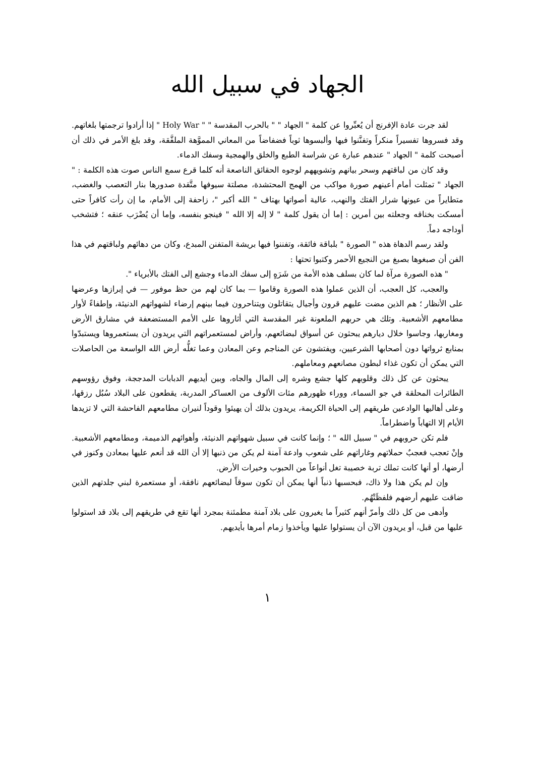الجهاد في سبيل الله
لقد جرت عادة الإفرنج أن يُعبِّروا عن كلمة " الجهاد " " بالحرب المقدسة " " Holy War " إذا أرادوا ترجمتها بلغاتهم. وقد فسروها تفسيراً منكراً وتفنَّنوا فيها وألبسوها ثوباً فضفاضاً من المعاني المموَّهة الملفَّقة، وقد بلغ الأمر في ذلك أن أصبحت كلمة " الجهاد " عندهم عبارة عن شراسة الطبع والخلق والهمجية وسفك الدماء.
وقد كان من لباقتهم وسحر بيانهم وتشويههم لوجوه الحقائق الناصعة أنه كلما قرع سمع الناس صوت هذه الكلمة : " الجهاد " تمثلت أمام أعينهم صورة مواكب من الهمج المحتشدة، مصلتة سيوفها متَّقدة صدورها بنار التعصب والغضب، متطايراً من عيونها شرار الفتك والنهب، عالية أصواتها بهتاف " الله أكبر "، زاحفة إلى الأمام، ما إن رأت كافراً حتى أمسكت بخناقه وجعلته بين أمرين : إما أن يقول كلمة " لا إله إلا الله " فينجو بنفسه، وإما أن يُضْرَب عنقه ؛ فتشخب أوداجه دماً.
ولقد رسم الدهاة هذه " الصورة " بلباقة فائقة، وتفننوا فيها بريشة المتفنن المبدع، وكان من دهائهم ولباقتهم في هذا الفن أن صبغوها بصبغ من النجيع الأحمر وكتبوا تحتها :
" هذه الصورة مرآة لما كان بسلف هذه الأمة من شَرَهٍ إلى سفك الدماء وجشع إلى الفتك بالأبرياء ".
والعجب، كل العجب، أن الذين عملوا هذه الصورة وقاموا — بما كان لهم من حظ موفور — في إبرازها وعرضها على الأنظار ؛ هم الذين مضت عليهم قرون وأجيال يتقاتلون ويتناحرون فيما بينهم إرضاء لشهواتهم الدنيئة، وإطفاءً لأوار مطامعهم الأشعبية. وتلك هي حربهم الملعونة غير المقدسة التي أثاروها على الأمم المستضعفة في مشارق الأرض ومغاربها، وجاسوا خلال ديارهم يبحثون عن أسواق لبضائعهم، وأراض لمستعمراتهم التي يريدون أن يستعمروها ويستبدّوا بمنابع ثرواتها دون أصحابها الشرعيين، ويفتشون عن المناجم وعن المعادن وعما تغلُّه أرض الله الواسعة من الحاصلات التي يمكن أن تكون غذاء لبطون مصانعهم ومعاملهم.
يبحثون عن كل ذلك وقلوبهم كلها جشع وشره إلى المال والجاه، وبين أيديهم الدبابات المدججة، وفوق رؤوسهم الطائرات المحلقة في جو السماء، ووراء ظهورهم مئات الألوف من العساكر المدربة، يقطعون على البلاد سُبُل رزقها، وعلى أهاليها الوادعين طريقهم إلى الحياة الكريمة، يريدون بذلك أن يهيئوا وقوداً لنيران مطامعهم الفاحشة التي لا تزيدها الأيام إلا التهاباً واضطراماً.
فلم تكن حروبهم في " سبيل الله " ؛ وإنما كانت في سبيل شهواتهم الدنيئة، وأهوائهم الذميمة، ومطامعهم الأشعبية. وإنْ تعجب فعجبٌ حملاتهم وغاراتهم على شعوب وادعة آمنة لم يكن من ذنبها إلا أن الله قد أنعم عليها بمعادن وكنوز في أرضها، أو أنها كانت تملك تربة خصيبة تغل أنواعاً من الحبوب وخيرات الأرض.
وإن لم يكن هذا ولا ذاك، فبحسبها ذنباً أنها يمكن أن تكون سوقاً لبضائعهم نافقة، أو مستعمرة لبني جلدتهم الذين ضاقت عليهم أرضهم فلفظَتْهُم.
وأدهى من كل ذلك وأمرّ أنهم كثيراً ما يغيرون على بلاد آمنة مطمئنة بمجرد أنها تقع في طريقهم إلى بلاد قد استولوا عليها من قبل، أو يريدون الآن أن يستولوا عليها ويأخذوا زمام أمرها بأيديهم.
١